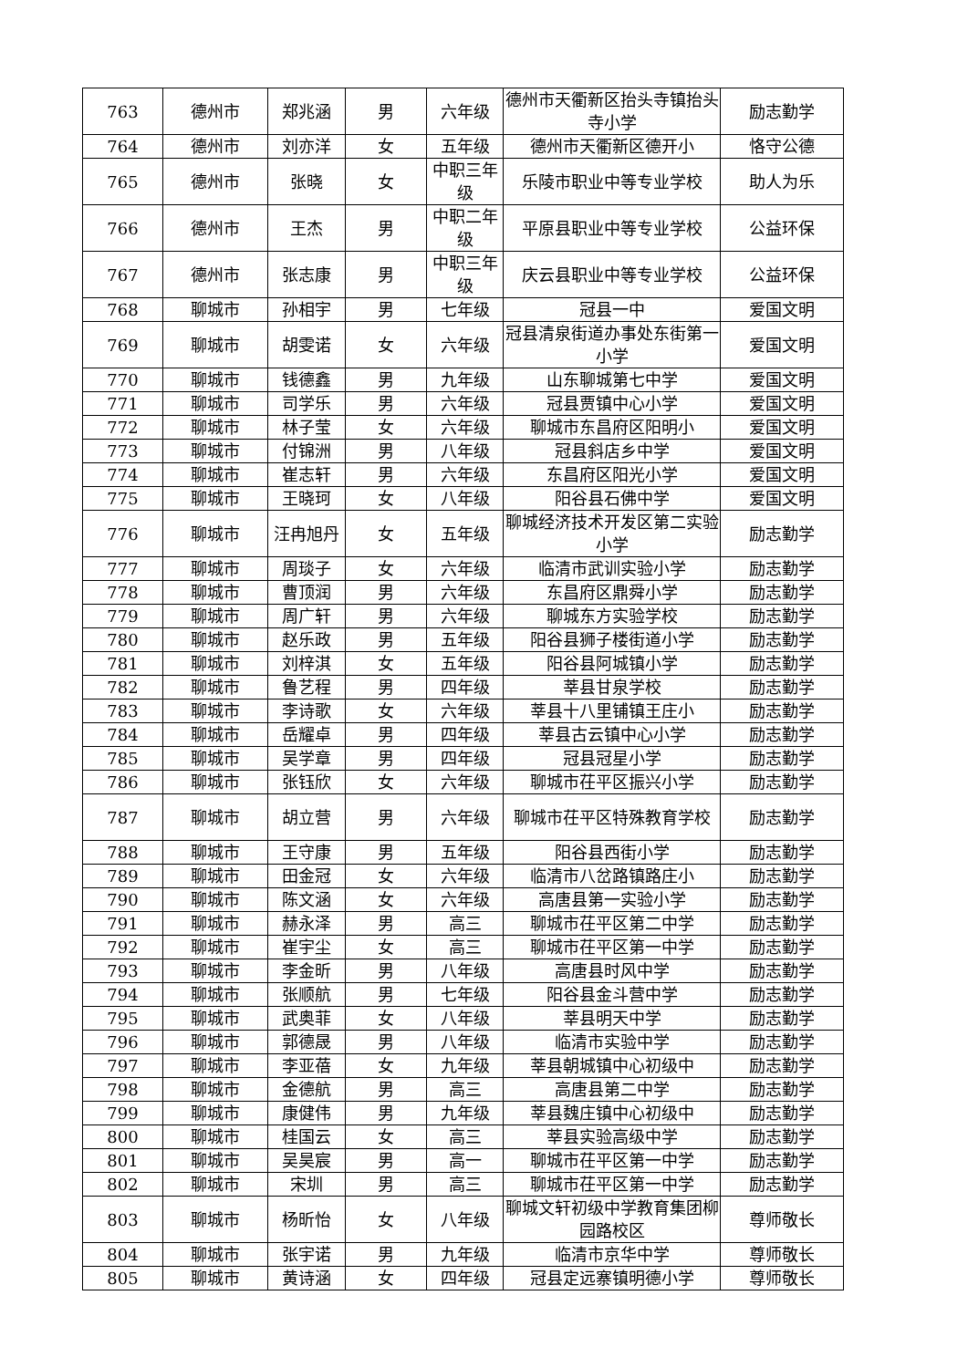| 763 | 德州市 | 郑兆涵 | 男 | 六年级 | 德州市天衢新区抬头寺镇抬头寺小学 | 励志勤学 |
| 764 | 德州市 | 刘亦洋 | 女 | 五年级 | 德州市天衢新区德开小 | 恪守公德 |
| 765 | 德州市 | 张晓 | 女 | 中职三年级 | 乐陵市职业中等专业学校 | 助人为乐 |
| 766 | 德州市 | 王杰 | 男 | 中职二年级 | 平原县职业中等专业学校 | 公益环保 |
| 767 | 德州市 | 张志康 | 男 | 中职三年级 | 庆云县职业中等专业学校 | 公益环保 |
| 768 | 聊城市 | 孙相宇 | 男 | 七年级 | 冠县一中 | 爱国文明 |
| 769 | 聊城市 | 胡雯诺 | 女 | 六年级 | 冠县清泉街道办事处东街第一小学 | 爱国文明 |
| 770 | 聊城市 | 钱德鑫 | 男 | 九年级 | 山东聊城第七中学 | 爱国文明 |
| 771 | 聊城市 | 司学乐 | 男 | 六年级 | 冠县贾镇中心小学 | 爱国文明 |
| 772 | 聊城市 | 林子莹 | 女 | 六年级 | 聊城市东昌府区阳明小 | 爱国文明 |
| 773 | 聊城市 | 付锦洲 | 男 | 八年级 | 冠县斜店乡中学 | 爱国文明 |
| 774 | 聊城市 | 崔志轩 | 男 | 六年级 | 东昌府区阳光小学 | 爱国文明 |
| 775 | 聊城市 | 王晓珂 | 女 | 八年级 | 阳谷县石佛中学 | 爱国文明 |
| 776 | 聊城市 | 汪冉旭丹 | 女 | 五年级 | 聊城经济技术开发区第二实验小学 | 励志勤学 |
| 777 | 聊城市 | 周琰子 | 女 | 六年级 | 临清市武训实验小学 | 励志勤学 |
| 778 | 聊城市 | 曹顶润 | 男 | 六年级 | 东昌府区鼎舜小学 | 励志勤学 |
| 779 | 聊城市 | 周广轩 | 男 | 六年级 | 聊城东方实验学校 | 励志勤学 |
| 780 | 聊城市 | 赵乐政 | 男 | 五年级 | 阳谷县狮子楼街道小学 | 励志勤学 |
| 781 | 聊城市 | 刘梓淇 | 女 | 五年级 | 阳谷县阿城镇小学 | 励志勤学 |
| 782 | 聊城市 | 鲁艺程 | 男 | 四年级 | 莘县甘泉学校 | 励志勤学 |
| 783 | 聊城市 | 李诗歌 | 女 | 六年级 | 莘县十八里铺镇王庄小 | 励志勤学 |
| 784 | 聊城市 | 岳耀卓 | 男 | 四年级 | 莘县古云镇中心小学 | 励志勤学 |
| 785 | 聊城市 | 吴学章 | 男 | 四年级 | 冠县冠星小学 | 励志勤学 |
| 786 | 聊城市 | 张钰欣 | 女 | 六年级 | 聊城市茌平区振兴小学 | 励志勤学 |
| 787 | 聊城市 | 胡立营 | 男 | 六年级 | 聊城市茌平区特殊教育学校 | 励志勤学 |
| 788 | 聊城市 | 王守康 | 男 | 五年级 | 阳谷县西街小学 | 励志勤学 |
| 789 | 聊城市 | 田金冠 | 女 | 六年级 | 临清市八岔路镇路庄小 | 励志勤学 |
| 790 | 聊城市 | 陈文涵 | 女 | 六年级 | 高唐县第一实验小学 | 励志勤学 |
| 791 | 聊城市 | 赫永泽 | 男 | 高三 | 聊城市茌平区第二中学 | 励志勤学 |
| 792 | 聊城市 | 崔宇尘 | 女 | 高三 | 聊城市茌平区第一中学 | 励志勤学 |
| 793 | 聊城市 | 李金昕 | 男 | 八年级 | 高唐县时风中学 | 励志勤学 |
| 794 | 聊城市 | 张顺航 | 男 | 七年级 | 阳谷县金斗营中学 | 励志勤学 |
| 795 | 聊城市 | 武奥菲 | 女 | 八年级 | 莘县明天中学 | 励志勤学 |
| 796 | 聊城市 | 郭德晟 | 男 | 八年级 | 临清市实验中学 | 励志勤学 |
| 797 | 聊城市 | 李亚蓓 | 女 | 九年级 | 莘县朝城镇中心初级中 | 励志勤学 |
| 798 | 聊城市 | 金德航 | 男 | 高三 | 高唐县第二中学 | 励志勤学 |
| 799 | 聊城市 | 康健伟 | 男 | 九年级 | 莘县魏庄镇中心初级中 | 励志勤学 |
| 800 | 聊城市 | 桂国云 | 女 | 高三 | 莘县实验高级中学 | 励志勤学 |
| 801 | 聊城市 | 吴昊宸 | 男 | 高一 | 聊城市茌平区第一中学 | 励志勤学 |
| 802 | 聊城市 | 宋圳 | 男 | 高三 | 聊城市茌平区第一中学 | 励志勤学 |
| 803 | 聊城市 | 杨昕怡 | 女 | 八年级 | 聊城文轩初级中学教育集团柳园路校区 | 尊师敬长 |
| 804 | 聊城市 | 张宇诺 | 男 | 九年级 | 临清市京华中学 | 尊师敬长 |
| 805 | 聊城市 | 黄诗涵 | 女 | 四年级 | 冠县定远寨镇明德小学 | 尊师敬长 |